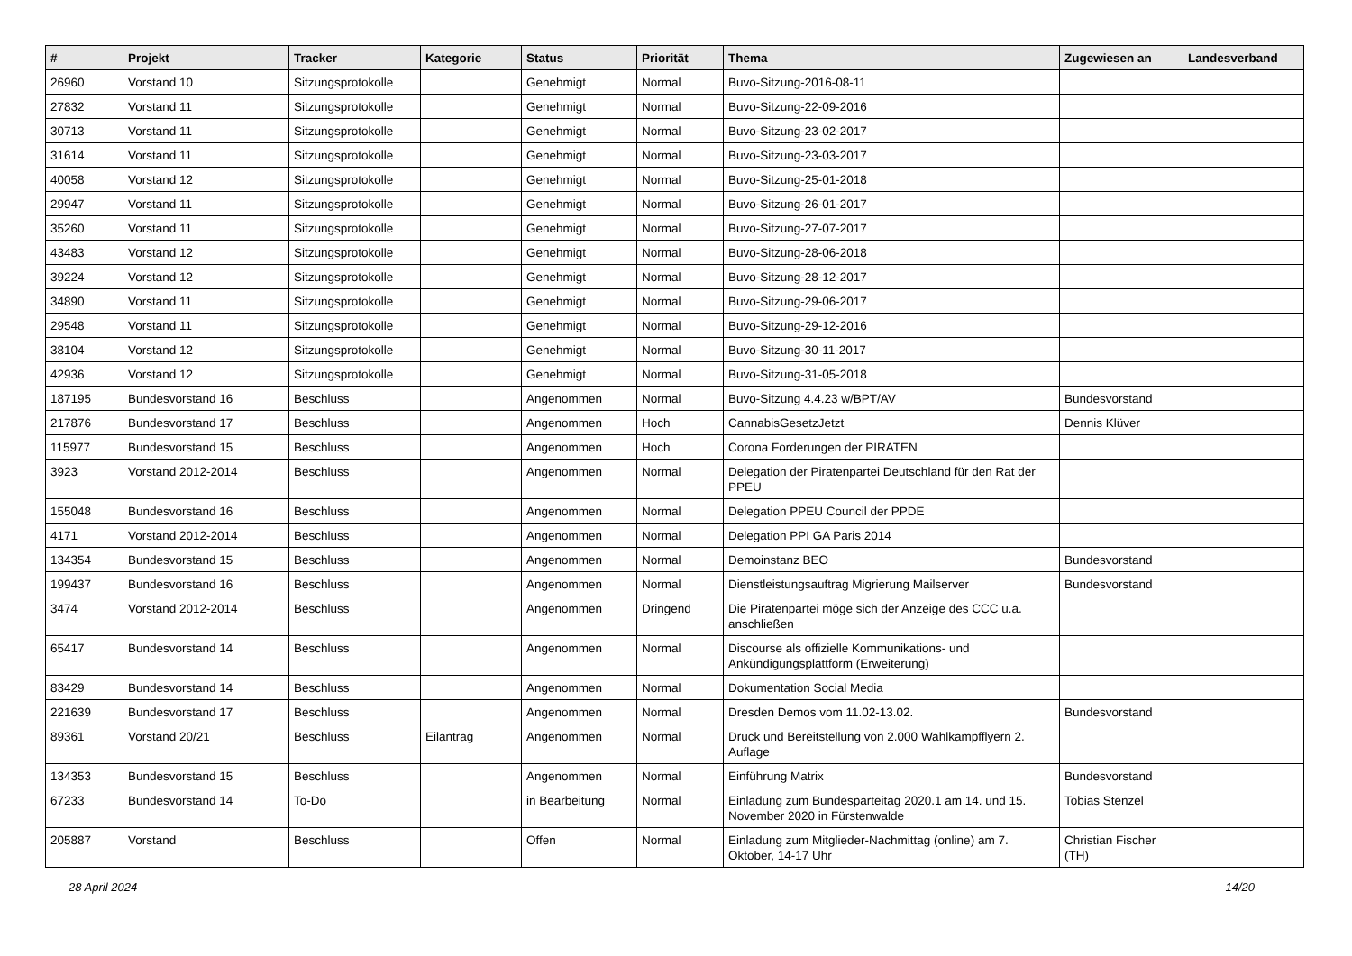| # | Projekt | Tracker | Kategorie | Status | Priorität | Thema | Zugewiesen an | Landesverband |
| --- | --- | --- | --- | --- | --- | --- | --- | --- |
| 26960 | Vorstand 10 | Sitzungsprotokolle | | Genehmigt | Normal | Buvo-Sitzung-2016-08-11 | | |
| 27832 | Vorstand 11 | Sitzungsprotokolle | | Genehmigt | Normal | Buvo-Sitzung-22-09-2016 | | |
| 30713 | Vorstand 11 | Sitzungsprotokolle | | Genehmigt | Normal | Buvo-Sitzung-23-02-2017 | | |
| 31614 | Vorstand 11 | Sitzungsprotokolle | | Genehmigt | Normal | Buvo-Sitzung-23-03-2017 | | |
| 40058 | Vorstand 12 | Sitzungsprotokolle | | Genehmigt | Normal | Buvo-Sitzung-25-01-2018 | | |
| 29947 | Vorstand 11 | Sitzungsprotokolle | | Genehmigt | Normal | Buvo-Sitzung-26-01-2017 | | |
| 35260 | Vorstand 11 | Sitzungsprotokolle | | Genehmigt | Normal | Buvo-Sitzung-27-07-2017 | | |
| 43483 | Vorstand 12 | Sitzungsprotokolle | | Genehmigt | Normal | Buvo-Sitzung-28-06-2018 | | |
| 39224 | Vorstand 12 | Sitzungsprotokolle | | Genehmigt | Normal | Buvo-Sitzung-28-12-2017 | | |
| 34890 | Vorstand 11 | Sitzungsprotokolle | | Genehmigt | Normal | Buvo-Sitzung-29-06-2017 | | |
| 29548 | Vorstand 11 | Sitzungsprotokolle | | Genehmigt | Normal | Buvo-Sitzung-29-12-2016 | | |
| 38104 | Vorstand 12 | Sitzungsprotokolle | | Genehmigt | Normal | Buvo-Sitzung-30-11-2017 | | |
| 42936 | Vorstand 12 | Sitzungsprotokolle | | Genehmigt | Normal | Buvo-Sitzung-31-05-2018 | | |
| 187195 | Bundesvorstand 16 | Beschluss | | Angenommen | Normal | Buvo-Sitzung 4.4.23 w/BPT/AV | Bundesvorstand | |
| 217876 | Bundesvorstand 17 | Beschluss | | Angenommen | Hoch | CannabisGesetzJetzt | Dennis Klüver | |
| 115977 | Bundesvorstand 15 | Beschluss | | Angenommen | Hoch | Corona Forderungen der PIRATEN | | |
| 3923 | Vorstand 2012-2014 | Beschluss | | Angenommen | Normal | Delegation der Piratenpartei Deutschland für den Rat der PPEU | | |
| 155048 | Bundesvorstand 16 | Beschluss | | Angenommen | Normal | Delegation PPEU Council der PPDE | | |
| 4171 | Vorstand 2012-2014 | Beschluss | | Angenommen | Normal | Delegation PPI GA Paris 2014 | | |
| 134354 | Bundesvorstand 15 | Beschluss | | Angenommen | Normal | Demoinstanz BEO | Bundesvorstand | |
| 199437 | Bundesvorstand 16 | Beschluss | | Angenommen | Normal | Dienstleistungsauftrag Migrierung Mailserver | Bundesvorstand | |
| 3474 | Vorstand 2012-2014 | Beschluss | | Angenommen | Dringend | Die Piratenpartei möge sich der Anzeige des CCC u.a. anschließen | | |
| 65417 | Bundesvorstand 14 | Beschluss | | Angenommen | Normal | Discourse als offizielle Kommunikations- und Ankündigungsplattform (Erweiterung) | | |
| 83429 | Bundesvorstand 14 | Beschluss | | Angenommen | Normal | Dokumentation Social Media | | |
| 221639 | Bundesvorstand 17 | Beschluss | | Angenommen | Normal | Dresden Demos vom 11.02-13.02. | Bundesvorstand | |
| 89361 | Vorstand 20/21 | Beschluss | Eilantrag | Angenommen | Normal | Druck und Bereitstellung von 2.000 Wahlkampfflyern 2. Auflage | | |
| 134353 | Bundesvorstand 15 | Beschluss | | Angenommen | Normal | Einführung Matrix | Bundesvorstand | |
| 67233 | Bundesvorstand 14 | To-Do | | in Bearbeitung | Normal | Einladung zum Bundesparteitag 2020.1 am 14. und 15. November 2020 in Fürstenwalde | Tobias Stenzel | |
| 205887 | Vorstand | Beschluss | | Offen | Normal | Einladung zum Mitglieder-Nachmittag (online) am 7. Oktober, 14-17 Uhr | Christian Fischer (TH) | |
28 April 2024 14/20